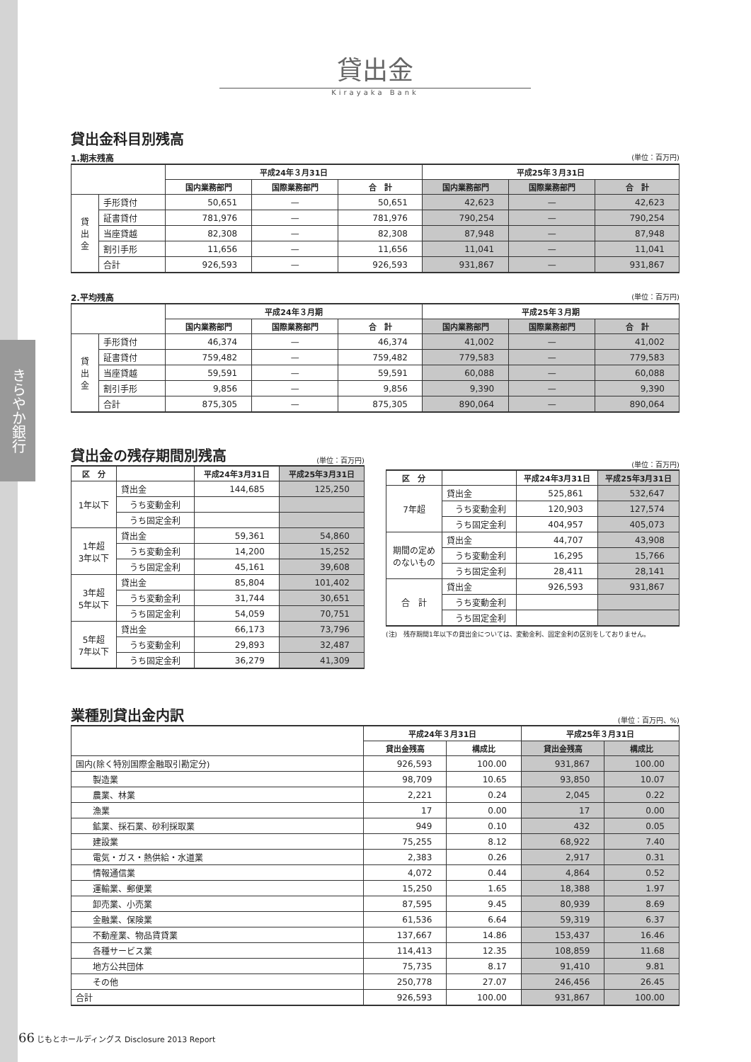きらやか銀行
貸出金
Kirayaka Bank
貸出金科目別残高
1.期末残高 (単位：百万円)
| | | 平成24年３月31日 | | | 平成25年３月31日 | | |
| --- | --- | --- | --- | --- | --- | --- | --- |
| | | 国内業務部門 | 国際業務部門 | 合 計 | 国内業務部門 | 国際業務部門 | 合 計 |
| 貸 出 金 | 手形貸付 | 50,651 | — | 50,651 | 42,623 | — | 42,623 |
| | 証書貸付 | 781,976 | — | 781,976 | 790,254 | — | 790,254 |
| | 当座貸越 | 82,308 | — | 82,308 | 87,948 | — | 87,948 |
| | 割引手形 | 11,656 | — | 11,656 | 11,041 | — | 11,041 |
| | 合計 | 926,593 | — | 926,593 | 931,867 | — | 931,867 |
2.平均残高 (単位：百万円)
| | | 平成24年３月期 | | | 平成25年３月期 | | |
| --- | --- | --- | --- | --- | --- | --- | --- |
| | | 国内業務部門 | 国際業務部門 | 合 計 | 国内業務部門 | 国際業務部門 | 合 計 |
| 貸 出 金 | 手形貸付 | 46,374 | — | 46,374 | 41,002 | — | 41,002 |
| | 証書貸付 | 759,482 | — | 759,482 | 779,583 | — | 779,583 |
| | 当座貸越 | 59,591 | — | 59,591 | 60,088 | — | 60,088 |
| | 割引手形 | 9,856 | — | 9,856 | 9,390 | — | 9,390 |
| | 合計 | 875,305 | — | 875,305 | 890,064 | — | 890,064 |
貸出金の残存期間別残高 (単位：百万円)
| 区 分 | | 平成24年3月31日 | 平成25年3月31日 |
| --- | --- | --- | --- |
| 1年以下 | 貸出金 | 144,685 | 125,250 |
| | うち変動金利 | | |
| | うち固定金利 | | |
| 1年超 3年以下 | 貸出金 | 59,361 | 54,860 |
| | うち変動金利 | 14,200 | 15,252 |
| | うち固定金利 | 45,161 | 39,608 |
| 3年超 5年以下 | 貸出金 | 85,804 | 101,402 |
| | うち変動金利 | 31,744 | 30,651 |
| | うち固定金利 | 54,059 | 70,751 |
| 5年超 7年以下 | 貸出金 | 66,173 | 73,796 |
| | うち変動金利 | 29,893 | 32,487 |
| | うち固定金利 | 36,279 | 41,309 |
(単位：百万円)
| 区 分 | | 平成24年3月31日 | 平成25年3月31日 |
| --- | --- | --- | --- |
| 7年超 | 貸出金 | 525,861 | 532,647 |
| | うち変動金利 | 120,903 | 127,574 |
| | うち固定金利 | 404,957 | 405,073 |
| 期間の定め のないもの | 貸出金 | 44,707 | 43,908 |
| | うち変動金利 | 16,295 | 15,766 |
| | うち固定金利 | 28,411 | 28,141 |
| 合 計 | 貸出金 | 926,593 | 931,867 |
| | うち変動金利 | | |
| | うち固定金利 | | |
(注)　残存期間1年以下の貸出金については、変動金利、固定金利の区別をしておりません。
業種別貸出金内訳 (単位：百万円、%)
| | 平成24年３月31日 | | 平成25年３月31日 | |
| --- | --- | --- | --- | --- |
| | 貸出金残高 | 構成比 | 貸出金残高 | 構成比 |
| 国内(除く特別国際金融取引勘定分) | 926,593 | 100.00 | 931,867 | 100.00 |
| 製造業 | 98,709 | 10.65 | 93,850 | 10.07 |
| 農業、林業 | 2,221 | 0.24 | 2,045 | 0.22 |
| 漁業 | 17 | 0.00 | 17 | 0.00 |
| 鉱業、採石業、砂利採取業 | 949 | 0.10 | 432 | 0.05 |
| 建設業 | 75,255 | 8.12 | 68,922 | 7.40 |
| 電気・ガス・熱供給・水道業 | 2,383 | 0.26 | 2,917 | 0.31 |
| 情報通信業 | 4,072 | 0.44 | 4,864 | 0.52 |
| 運輸業、郵便業 | 15,250 | 1.65 | 18,388 | 1.97 |
| 卸売業、小売業 | 87,595 | 9.45 | 80,939 | 8.69 |
| 金融業、保険業 | 61,536 | 6.64 | 59,319 | 6.37 |
| 不動産業、物品賃貸業 | 137,667 | 14.86 | 153,437 | 16.46 |
| 各種サービス業 | 114,413 | 12.35 | 108,859 | 11.68 |
| 地方公共団体 | 75,735 | 8.17 | 91,410 | 9.81 |
| その他 | 250,778 | 27.07 | 246,456 | 26.45 |
| 合計 | 926,593 | 100.00 | 931,867 | 100.00 |
66 じもとホールディングス Disclosure 2013 Report